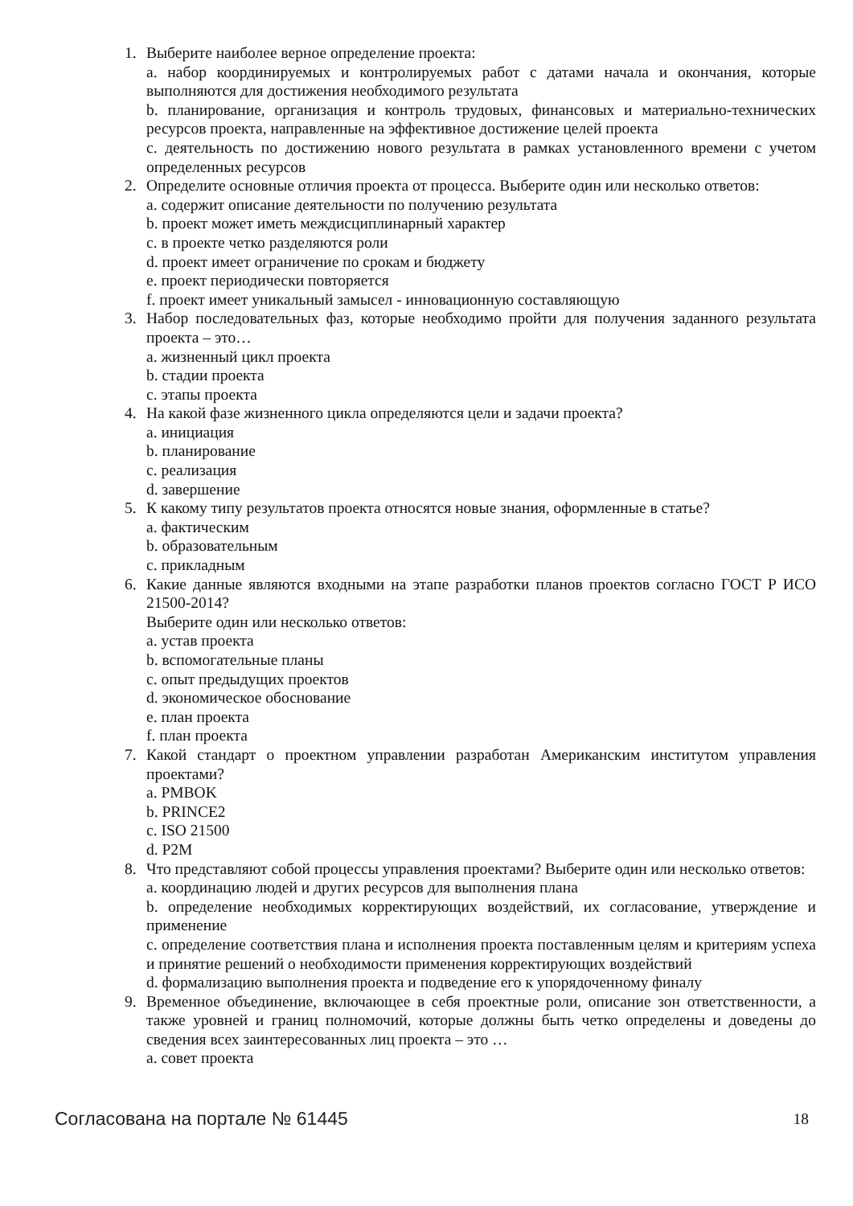1. Выберите наиболее верное определение проекта:
a. набор координируемых и контролируемых работ с датами начала и окончания, которые выполняются для достижения необходимого результата
b. планирование, организация и контроль трудовых, финансовых и материально-технических ресурсов проекта, направленные на эффективное достижение целей проекта
c. деятельность по достижению нового результата в рамках установленного времени с учетом определенных ресурсов
2. Определите основные отличия проекта от процесса. Выберите один или несколько ответов:
a. содержит описание деятельности по получению результата
b. проект может иметь междисциплинарный характер
c. в проекте четко разделяются роли
d. проект имеет ограничение по срокам и бюджету
e. проект периодически повторяется
f. проект имеет уникальный замысел - инновационную составляющую
3. Набор последовательных фаз, которые необходимо пройти для получения заданного результата проекта – это…
a. жизненный цикл проекта
b. стадии проекта
c. этапы проекта
4. На какой фазе жизненного цикла определяются цели и задачи проекта?
a. инициация
b. планирование
c. реализация
d. завершение
5. К какому типу результатов проекта относятся новые знания, оформленные в статье?
a. фактическим
b. образовательным
c. прикладным
6. Какие данные являются входными на этапе разработки планов проектов согласно ГОСТ Р ИСО 21500-2014?
Выберите один или несколько ответов:
a. устав проекта
b. вспомогательные планы
c. опыт предыдущих проектов
d. экономическое обоснование
e. план проекта
f. план проекта
7. Какой стандарт о проектном управлении разработан Американским институтом управления проектами?
a. PMBOK
b. PRINCE2
c. ISO 21500
d. P2M
8. Что представляют собой процессы управления проектами? Выберите один или несколько ответов:
a. координацию людей и других ресурсов для выполнения плана
b. определение необходимых корректирующих воздействий, их согласование, утверждение и применение
c. определение соответствия плана и исполнения проекта поставленным целям и критериям успеха и принятие решений о необходимости применения корректирующих воздействий
d. формализацию выполнения проекта и подведение его к упорядоченному финалу
9. Временное объединение, включающее в себя проектные роли, описание зон ответственности, а также уровней и границ полномочий, которые должны быть четко определены и доведены до сведения всех заинтересованных лиц проекта – это …
a. совет проекта
Согласована на портале № 61445 18